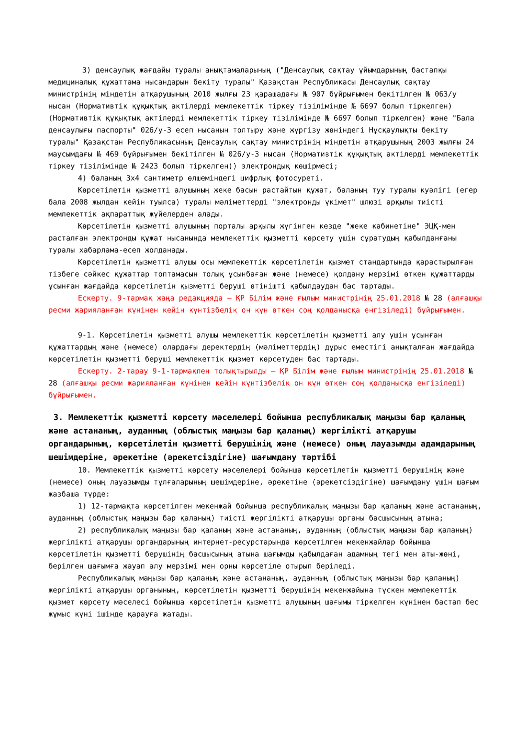3) денсаулық жағдайы туралы анықтамаларының ("Денсаулық сақтау ұйымдарының бастапқы медициналық құжаттама нысандарын бекіту туралы" Қазақстан Республикасы Денсаулық сақтау министрінің міндетін атқарушының 2010 жылғы 23 қарашадағы № 907 бұйрығымен бекітілген № 063/у нысан (Нормативтік құқықтық актілерді мемлекеттік тіркеу тізілімінде № 6697 болып тіркелген) (Нормативтік құқықтық актілерді мемлекеттік тіркеу тізілімінде № 6697 болып тіркелген) және "Бала денсаулығы паспорты" 026/у-3 есеп нысанын толтыру және жүргізу жөніндегі Нұсқаулықты бекіту туралы" Қазақстан Республикасының Денсаулық сақтау министрінің міндетін атқарушының 2003 жылғы 24 маусымдағы № 469 бұйрығымен бекітілген № 026/у-3 нысан (Нормативтік құқықтық актілерді мемлекеттік тіркеу тізілімінде № 2423 болып тіркелген)) электрондық көшірмесі;
4) баланың 3х4 сантиметр өлшеміндегі цифрлық фотосуреті.
Көрсетілетін қызметті алушының жеке басын растайтын құжат, баланың туу туралы куәлігі (егер бала 2008 жылдан кейін туылса) туралы мәліметтерді "электронды үкімет" шлюзі арқылы тиісті мемлекеттік ақпараттық жүйелерден алады.
Көрсетілетін қызметті алушының порталы арқылы жүгінген кезде "жеке кабинетіне" ЭЦҚ-мен расталған электронды құжат нысанында мемлекеттік қызметті көрсету үшін сұратудың қабылданғаны туралы хабарлама-есеп жолданады.
Көрсетілетін қызметті алушы осы мемлекеттік көрсетілетін қызмет стандартында қарастырылған тізбеге сәйкес құжаттар топтамасын толық ұсынбаған және (немесе) қолдану мерзімі өткен құжаттарды ұсынған жағдайда көрсетілетін қызметті беруші өтінішті қабылдаудан бас тартады.
Ескерту. 9-тармақ жаңа редакцияда – ҚР Білім және ғылым министрінің 25.01.2018 № 28 (алғашқы ресми жарияланған күнінен кейін күнтізбелік он күн өткен соң қолданысқа енгізіледі) бұйрығымен.
9-1. Көрсетілетін қызметті алушы мемлекеттік көрсетілетін қызметті алу үшін ұсынған құжаттардың және (немесе) олардағы деректердің (мәліметтердің) дұрыс еместігі анықталған жағдайда көрсетілетін қызметті беруші мемлекеттік қызмет көрсетуден бас тартады.
Ескерту. 2-тарау 9-1-тармақпен толықтырылды – ҚР Білім және ғылым министрінің 25.01.2018 № 28 (алғашқы ресми жарияланған күнінен кейін күнтізбелік он күн өткен соң қолданысқа енгізіледі) бұйрығымен.
3. Мемлекеттік қызметті көрсету мәселелері бойынша республикалық маңызы бар қаланың және астананың, ауданның (облыстық маңызы бар қаланың) жергілікті атқарушы органдарының, көрсетілетін қызметті берушінің және (немесе) оның лауазымды адамдарының шешімдеріне, әрекетіне (әрекетсіздігіне) шағымдану тәртібі
10. Мемлекеттік қызметті көрсету мәселелері бойынша көрсетілетін қызметті берушінің және (немесе) оның лауазымды тұлғаларының шешімдеріне, әрекетіне (әрекетсіздігіне) шағымдану үшін шағым жазбаша түрде:
1) 12-тармақта көрсетілген мекенжай бойынша республикалық маңызы бар қаланың және астананың, ауданның (облыстық маңызы бар қаланың) тиісті жергілікті атқарушы органы басшысының атына;
2) республикалық маңызы бар қаланың және астананың, ауданның (облыстық маңызы бар қаланың) жергілікті атқарушы органдарының интернет-ресурстарында көрсетілген мекенжайлар бойынша көрсетілетін қызметті берушінің басшысының атына шағымды қабылдаған адамның тегі мен аты-жөні, берілген шағымға жауап алу мерзімі мен орны көрсетіле отырып беріледі.
Республикалық маңызы бар қаланың және астананың, ауданның (облыстық маңызы бар қаланың) жергілікті атқарушы органының, көрсетілетін қызметті берушінің мекенжайына түскен мемлекеттік қызмет көрсету мәселесі бойынша көрсетілетін қызметті алушының шағымы тіркелген күнінен бастап бес жұмыс күні ішінде қарауға жатады.